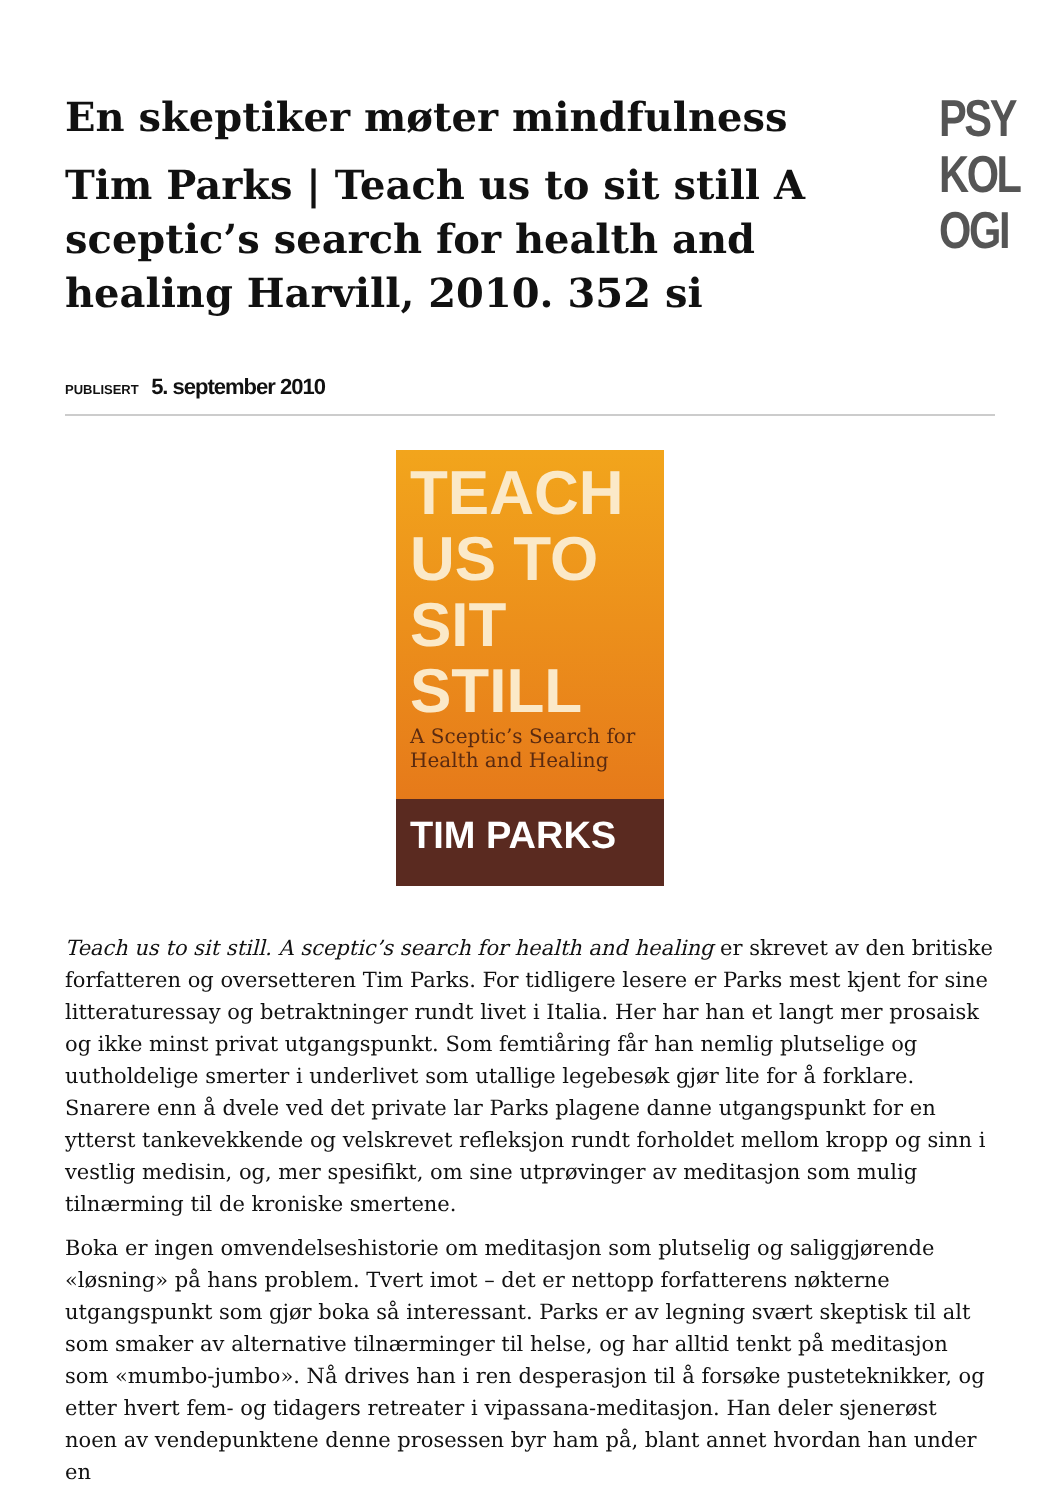En skeptiker møter mindfulness
Tim Parks | Teach us to sit still A sceptic’s search for health and healing Harvill, 2010. 352 si
PSY KOL OGI
PUBLISERT 5. september 2010
TEACH US TO SIT STILL
A Sceptic’s Search for Health and Healing
TIM PARKS
Teach us to sit still. A sceptic’s search for health and healing er skrevet av den britiske forfatteren og oversetteren Tim Parks. For tidligere lesere er Parks mest kjent for sine litteraturessay og betraktninger rundt livet i Italia. Her har han et langt mer prosaisk og ikke minst privat utgangspunkt. Som femtiåring får han nemlig plutselige og uutholdelige smerter i underlivet som utallige legebesøk gjør lite for å forklare. Snarere enn å dvele ved det private lar Parks plagene danne utgangspunkt for en ytterst tankevekkende og velskrevet refleksjon rundt forholdet mellom kropp og sinn i vestlig medisin, og, mer spesifikt, om sine utprøvinger av meditasjon som mulig tilnærming til de kroniske smertene.
Boka er ingen omvendelseshistorie om meditasjon som plutselig og saliggjørende «løsning» på hans problem. Tvert imot – det er nettopp forfatterens nøkterne utgangspunkt som gjør boka så interessant. Parks er av legning svært skeptisk til alt som smaker av alternative tilnærminger til helse, og har alltid tenkt på meditasjon som «mumbo-jumbo». Nå drives han i ren desperasjon til å forsøke pusteteknikker, og etter hvert fem- og tidagers retreater i vipassana-meditasjon. Han deler sjenerøst noen av vendepunktene denne prosessen byr ham på, blant annet hvordan han under en